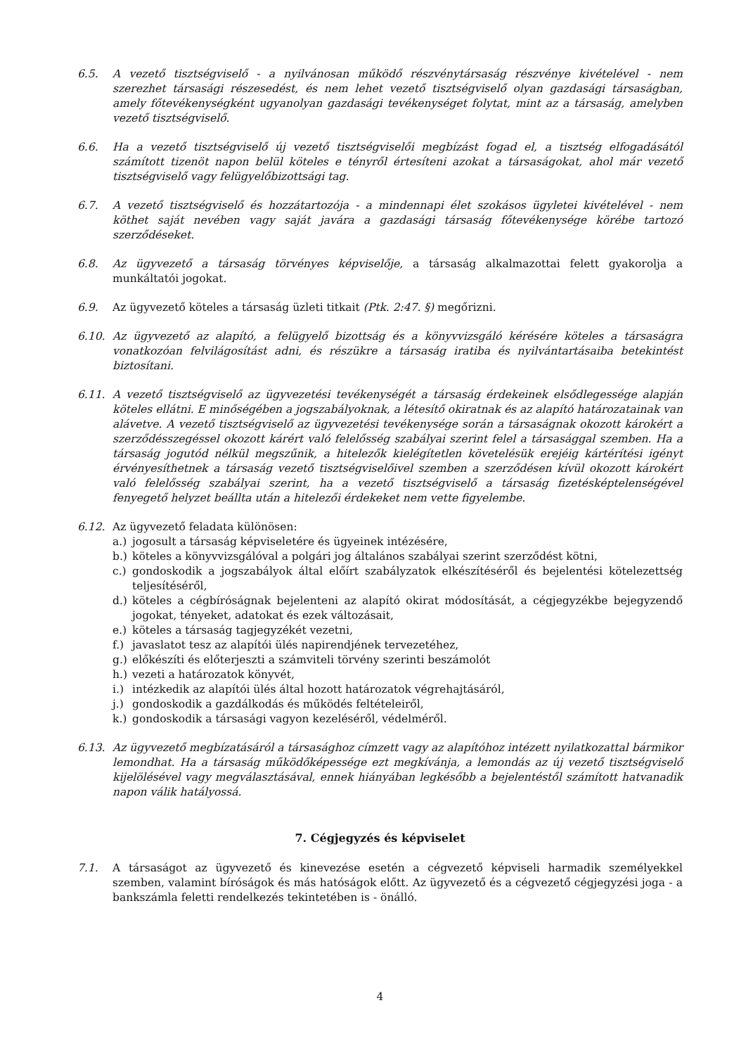6.5. A vezető tisztségviselő - a nyilvánosan működő részvénytársaság részvénye kivételével - nem szerezhet társasági részesedést, és nem lehet vezető tisztségviselő olyan gazdasági társaságban, amely főtevékenységként ugyanolyan gazdasági tevékenységet folytat, mint az a társaság, amelyben vezető tisztségviselő.
6.6. Ha a vezető tisztségviselő új vezető tisztségviselői megbízást fogad el, a tisztség elfogadásától számított tizenöt napon belül köteles e tényről értesíteni azokat a társaságokat, ahol már vezető tisztségviselő vagy felügyelőbizottsági tag.
6.7. A vezető tisztségviselő és hozzátartozója - a mindennapi élet szokásos ügyletei kivételével - nem köthet saját nevében vagy saját javára a gazdasági társaság főtevékenysége körébe tartozó szerződéseket.
6.8. Az ügyvezető a társaság törvényes képviselője, a társaság alkalmazottai felett gyakorolja a munkáltatói jogokat.
6.9. Az ügyvezető köteles a társaság üzleti titkait (Ptk. 2:47. §) megőrizni.
6.10. Az ügyvezető az alapító, a felügyelő bizottság és a könyvvizsgáló kérésére köteles a társaságra vonatkozóan felvilágosítást adni, és részükre a társaság iratiba és nyilvántartásaiba betekintést biztosítani.
6.11. A vezető tisztségviselő az ügyvezetési tevékenységét a társaság érdekeinek elsődlegessége alapján köteles ellátni. E minőségében a jogszabályoknak, a létesítő okiratnak és az alapító határozatainak van alávetve. A vezető tisztségviselő az ügyvezetési tevékenysége során a társaságnak okozott károkért a szerződésszegéssel okozott kárért való felelősség szabályai szerint felel a társasággal szemben. Ha a társaság jogutód nélkül megszűnik, a hitelezők kielégítetlen követelésük erejéig kártérítési igényt érvényesíthetnek a társaság vezető tisztségviselőivel szemben a szerződésen kívül okozott károkért való felelősség szabályai szerint, ha a vezető tisztségviselő a társaság fizetésképtelenségével fenyegető helyzet beállta után a hitelezői érdekeket nem vette figyelembe.
6.12. Az ügyvezető feladata különösen:
a.) jogosult a társaság képviseletére és ügyeinek intézésére,
b.) köteles a könyvvizsgálóval a polgári jog általános szabályai szerint szerződést kötni,
c.) gondoskodik a jogszabályok által előírt szabályzatok elkészítéséről és bejelentési kötelezettség teljesítéséről,
d.) köteles a cégbíróságnak bejelenteni az alapító okirat módosítását, a cégjegyzékbe bejegyzendő jogokat, tényeket, adatokat és ezek változásait,
e.) köteles a társaság tagjegyzékét vezetni,
f.) javaslatot tesz az alapítói ülés napirendjének tervezetéhez,
g.) előkészíti és előterjeszti a számviteli törvény szerinti beszámolót
h.) vezeti a határozatok könyvét,
i.) intézkedik az alapítói ülés által hozott határozatok végrehajtásáról,
j.) gondoskodik a gazdálkodás és működés feltételeiről,
k.) gondoskodik a társasági vagyon kezeléséről, védelméről.
6.13. Az ügyvezető megbízatásáról a társasághoz címzett vagy az alapítóhoz intézett nyilatkozattal bármikor lemondhat. Ha a társaság működőképessége ezt megkívánja, a lemondás az új vezető tisztségviselő kijelölésével vagy megválasztásával, ennek hiányában legkésőbb a bejelentéstől számított hatvanadik napon válik hatályossá.
7. Cégjegyzés és képviselet
7.1. A társaságot az ügyvezető és kinevezése esetén a cégvezető képviseli harmadik személyekkel szemben, valamint bíróságok és más hatóságok előtt. Az ügyvezető és a cégvezető cégjegyzési joga - a bankszámla feletti rendelkezés tekintetében is - önálló.
4